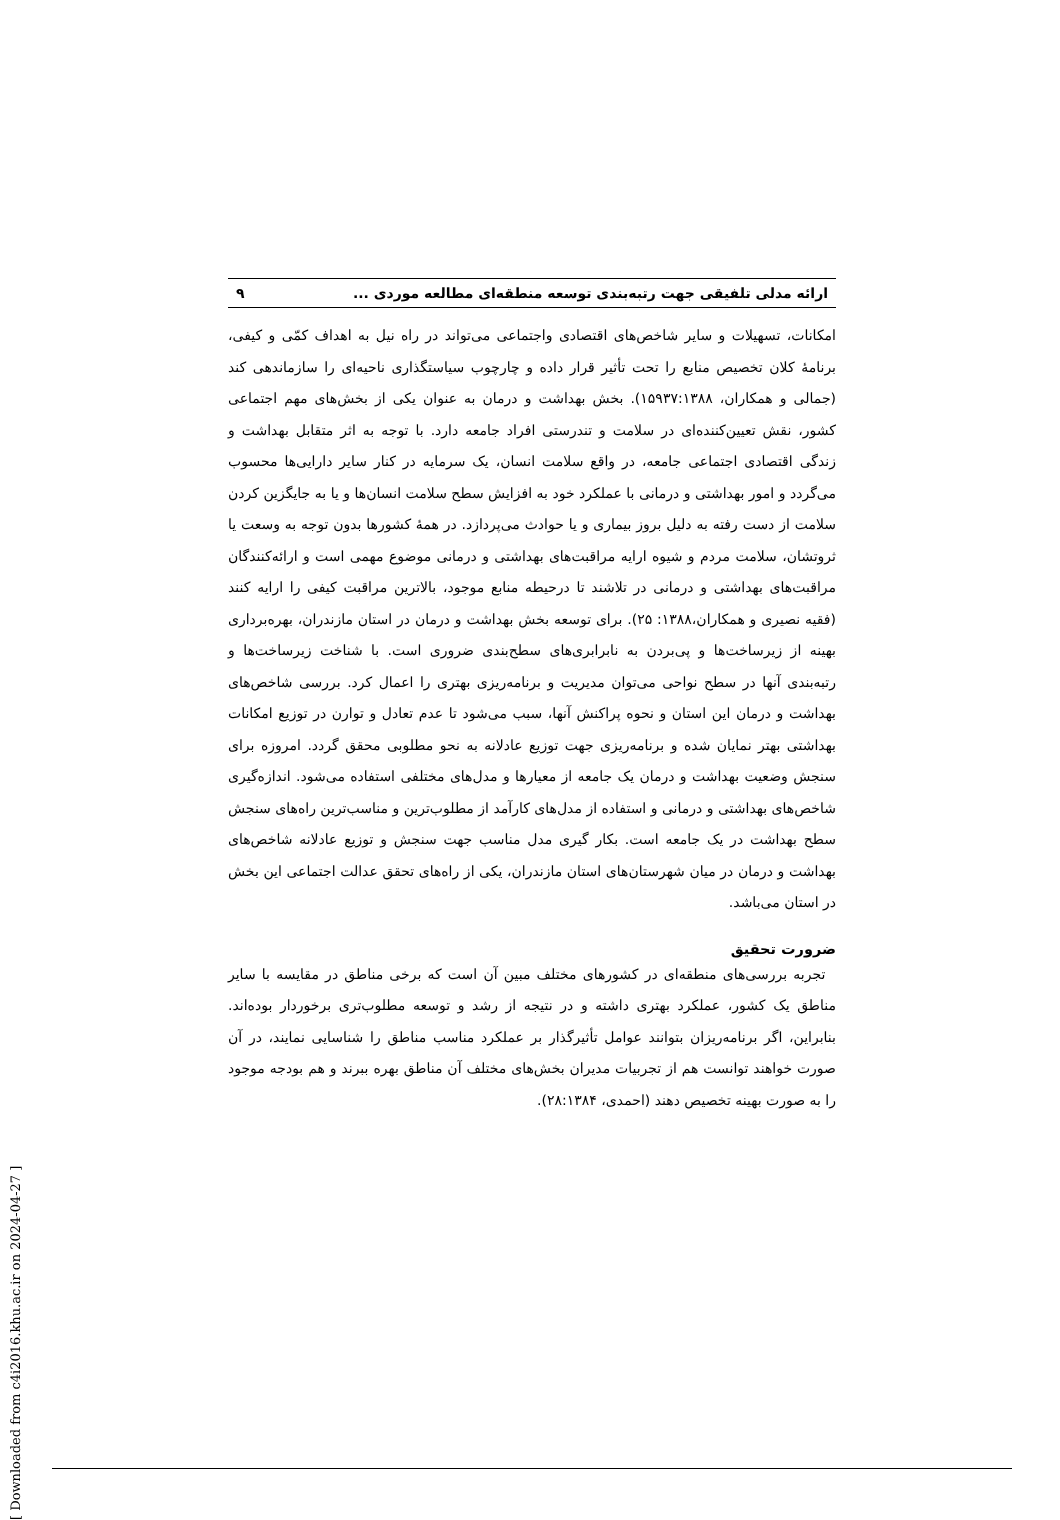[ Downloaded from c4i2016.khu.ac.ir on 2024-04-27 ]
ارائه مدلی تلفیقی جهت رتبه‌بندی توسعه منطقه‌ای مطالعه موردی ... ۹
امکانات، تسهیلات و سایر شاخص‌های اقتصادی واجتماعی می‌تواند در راه نیل به اهداف کمّی و کیفی، برنامهٔ کلان تخصیص منابع را تحت تأثیر قرار داده و چارچوب سیاستگذاری ناحیه‌ای را سازماندهی کند (جمالی و همکاران، ۱۵۹۳۷:۱۳۸۸). بخش بهداشت و درمان به عنوان یکی از بخش‌های مهم اجتماعی کشور، نقش تعیین‌کننده‌ای در سلامت و تندرستی افراد جامعه دارد. با توجه به اثر متقابل بهداشت و زندگی اقتصادی اجتماعی جامعه، در واقع سلامت انسان، یک سرمایه در کنار سایر دارایی‌ها محسوب می‌گردد و امور بهداشتی و درمانی با عملکرد خود به افزایش سطح سلامت انسان‌ها و یا به جایگزین کردن سلامت از دست رفته به دلیل بروز بیماری و یا حوادث می‌پردازد. در همهٔ کشورها بدون توجه به وسعت یا ثروتشان، سلامت مردم و شیوه ارایه مراقبت‌های بهداشتی و درمانی موضوع مهمی است و ارائه‌کنندگان مراقبت‌های بهداشتی و درمانی در تلاشند تا درحیطه منابع موجود، بالاترین مراقبت کیفی را ارایه کنند (فقیه نصیری و همکاران،۱۳۸۸: ۲۵). برای توسعه بخش بهداشت و درمان در استان مازندران، بهره‌برداری بهینه از زیرساخت‌ها و پی‌بردن به نابرابری‌های سطح‌بندی ضروری است. با شناخت زیرساخت‌ها و رتبه‌بندی آنها در سطح نواحی می‌توان مدیریت و برنامه‌ریزی بهتری را اعمال کرد. بررسی شاخص‌های بهداشت و درمان این استان و نحوه پراکنش آنها، سبب می‌شود تا عدم تعادل و توارن در توزیع امکانات بهداشتی بهتر نمایان شده و برنامه‌ریزی جهت توزیع عادلانه به نحو مطلوبی محقق گردد. امروزه برای سنجش وضعیت بهداشت و درمان یک جامعه از معیارها و مدل‌های مختلفی استفاده می‌شود. اندازه‌گیری شاخص‌های بهداشتی و درمانی و استفاده از مدل‌های کارآمد از مطلوب‌ترین و مناسب‌ترین راه‌های سنجش سطح بهداشت در یک جامعه است. بکار گیری مدل مناسب جهت سنجش و توزیع عادلانه شاخص‌های بهداشت و درمان در میان شهرستان‌های استان مازندران، یکی از راه‌های تحقق عدالت اجتماعی این بخش در استان می‌باشد.
ضرورت تحقیق
تجربه بررسی‌های منطقه‌ای در کشورهای مختلف مبین آن است که برخی مناطق در مقایسه با سایر مناطق یک کشور، عملکرد بهتری داشته و در نتیجه از رشد و توسعه مطلوب‌تری برخوردار بوده‌اند. بنابراین، اگر برنامه‌ریزان بتوانند عوامل تأثیرگذار بر عملکرد مناسب مناطق را شناسایی نمایند، در آن صورت خواهند توانست هم از تجربیات مدیران بخش‌های مختلف آن مناطق بهره ببرند و هم بودجه موجود را به صورت بهینه تخصیص دهند (احمدی، ۲۸:۱۳۸۴).